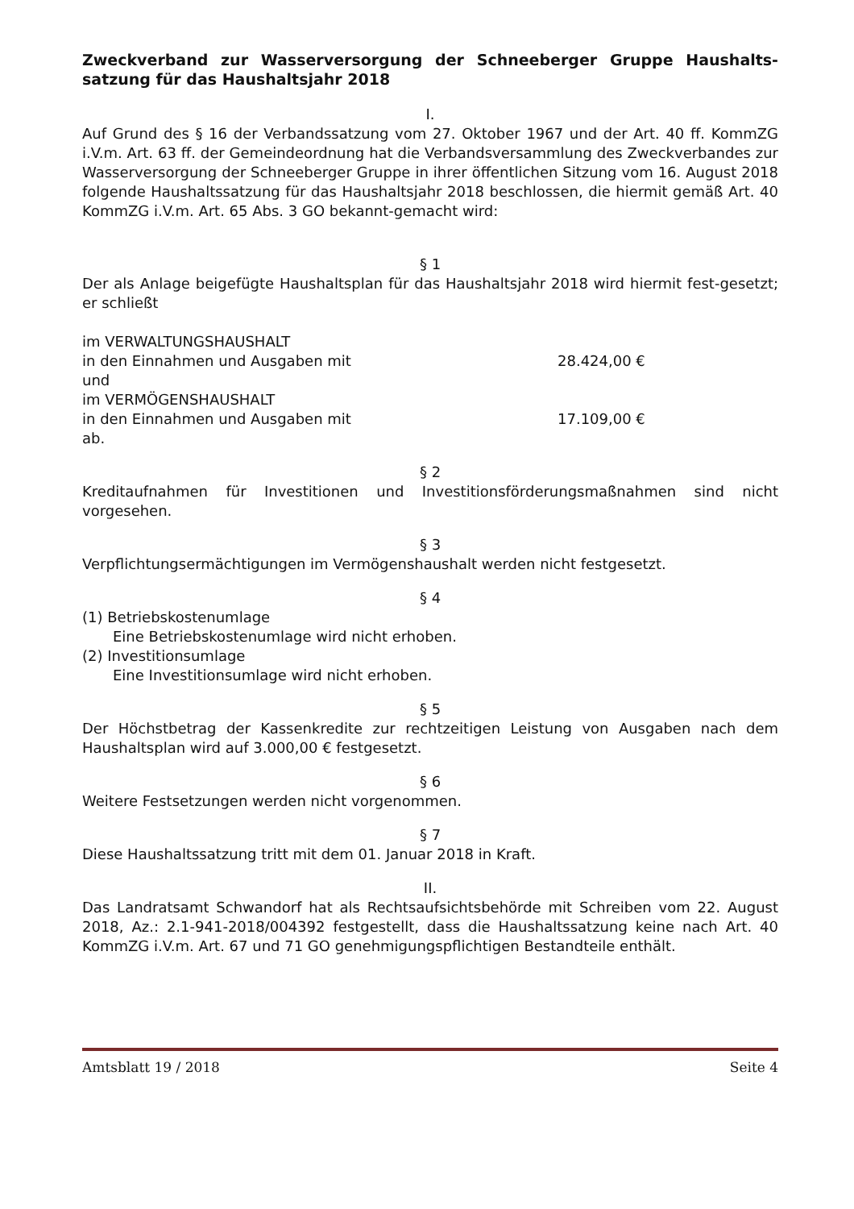Zweckverband zur Wasserversorgung der Schneeberger Gruppe Haushalts-satzung für das Haushaltsjahr 2018
I.
Auf Grund des § 16 der Verbandssatzung vom 27. Oktober 1967 und der Art. 40 ff. KommZG i.V.m. Art. 63 ff. der Gemeindeordnung hat die Verbandsversammlung des Zweckverbandes zur Wasserversorgung der Schneeberger Gruppe in ihrer öffentlichen Sitzung vom 16. August 2018 folgende Haushaltssatzung für das Haushaltsjahr 2018 beschlossen, die hiermit gemäß Art. 40 KommZG i.V.m. Art. 65 Abs. 3 GO bekannt-gemacht wird:
§ 1
Der als Anlage beigefügte Haushaltsplan für das Haushaltsjahr 2018 wird hiermit fest-gesetzt; er schließt
im VERWALTUNGSHAUSHALT
in den Einnahmen und Ausgaben mit 28.424,00 €
und
im VERMÖGENSHAUSHALT
in den Einnahmen und Ausgaben mit 17.109,00 €
ab.
§ 2
Kreditaufnahmen für Investitionen und Investitionsförderungsmaßnahmen sind nicht vorgesehen.
§ 3
Verpflichtungsermächtigungen im Vermögenshaushalt werden nicht festgesetzt.
§ 4
(1) Betriebskostenumlage
Eine Betriebskostenumlage wird nicht erhoben.
(2) Investitionsumlage
Eine Investitionsumlage wird nicht erhoben.
§ 5
Der Höchstbetrag der Kassenkredite zur rechtzeitigen Leistung von Ausgaben nach dem Haushaltsplan wird auf 3.000,00 € festgesetzt.
§ 6
Weitere Festsetzungen werden nicht vorgenommen.
§ 7
Diese Haushaltssatzung tritt mit dem 01. Januar 2018 in Kraft.
II.
Das Landratsamt Schwandorf hat als Rechtsaufsichtsbehörde mit Schreiben vom 22. August 2018, Az.: 2.1-941-2018/004392 festgestellt, dass die Haushaltssatzung keine nach Art. 40 KommZG i.V.m. Art. 67 und 71 GO genehmigungspflichtigen Bestandteile enthält.
Amtsblatt 19 / 2018 Seite 4